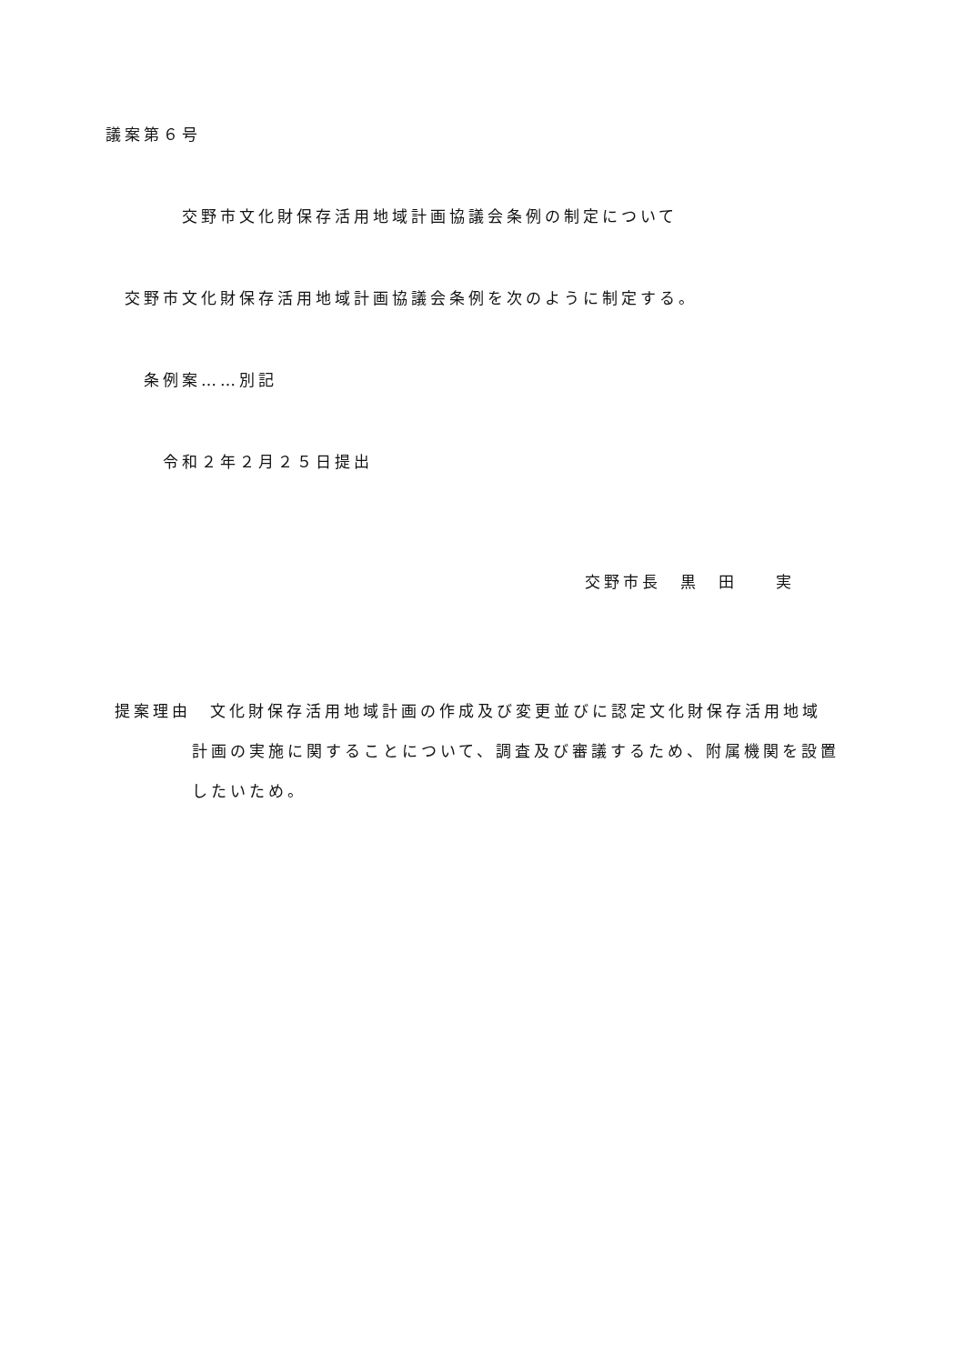議案第６号
交野市文化財保存活用地域計画協議会条例の制定について
交野市文化財保存活用地域計画協議会条例を次のように制定する。
条例案……別記
令和２年２月２５日提出
交野市長　黒　田　　実
提案理由　文化財保存活用地域計画の作成及び変更並びに認定文化財保存活用地域
計画の実施に関することについて、調査及び審議するため、附属機関を設置
したいため。